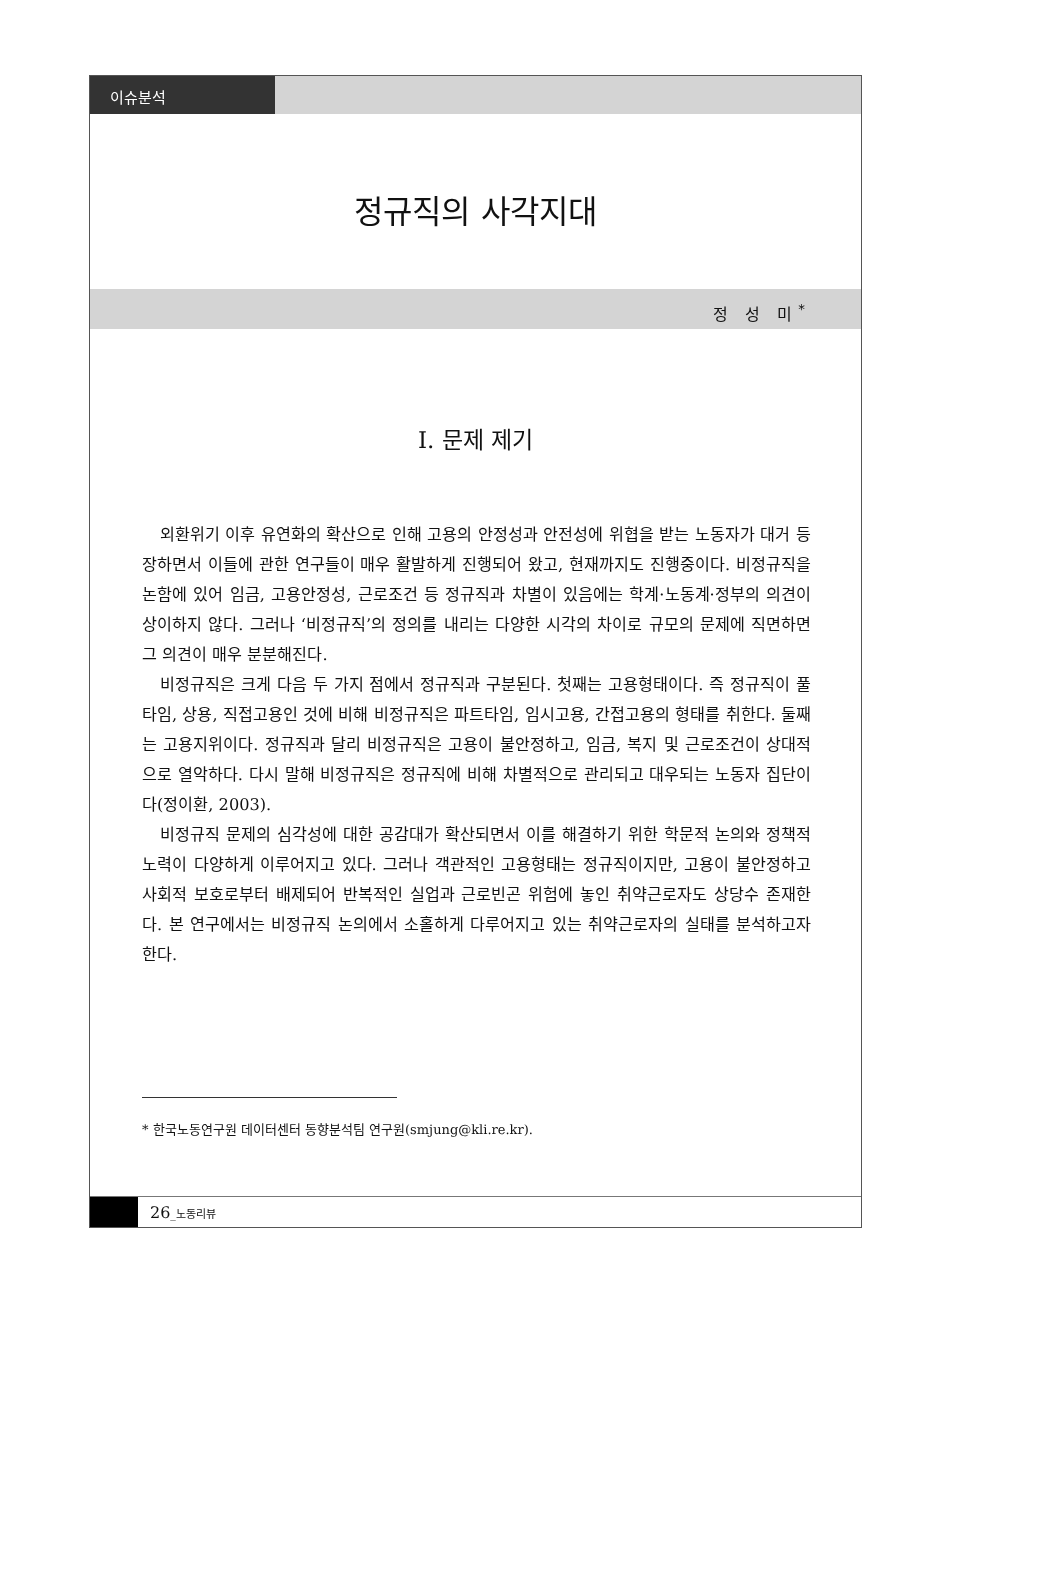이슈분석
정규직의 사각지대
정 성 미<sup>*</sup>
Ⅰ. 문제 제기
외환위기 이후 유연화의 확산으로 인해 고용의 안정성과 안전성에 위협을 받는 노동자가 대거 등장하면서 이들에 관한 연구들이 매우 활발하게 진행되어 왔고, 현재까지도 진행중이다. 비정규직을 논함에 있어 임금, 고용안정성, 근로조건 등 정규직과 차별이 있음에는 학계·노동계·정부의 의견이 상이하지 않다. 그러나 ‘비정규직’의 정의를 내리는 다양한 시각의 차이로 규모의 문제에 직면하면 그 의견이 매우 분분해진다.
비정규직은 크게 다음 두 가지 점에서 정규직과 구분된다. 첫째는 고용형태이다. 즉 정규직이 풀타임, 상용, 직접고용인 것에 비해 비정규직은 파트타임, 임시고용, 간접고용의 형태를 취한다. 둘째는 고용지위이다. 정규직과 달리 비정규직은 고용이 불안정하고, 임금, 복지 및 근로조건이 상대적으로 열악하다. 다시 말해 비정규직은 정규직에 비해 차별적으로 관리되고 대우되는 노동자 집단이다(정이환, 2003).
비정규직 문제의 심각성에 대한 공감대가 확산되면서 이를 해결하기 위한 학문적 논의와 정책적 노력이 다양하게 이루어지고 있다. 그러나 객관적인 고용형태는 정규직이지만, 고용이 불안정하고 사회적 보호로부터 배제되어 반복적인 실업과 근로빈곤 위험에 놓인 취약근로자도 상당수 존재한다. 본 연구에서는 비정규직 논의에서 소홀하게 다루어지고 있는 취약근로자의 실태를 분석하고자 한다.
* 한국노동연구원 데이터센터 동향분석팀 연구원(smjung@kli.re.kr).
26_노동리뷰